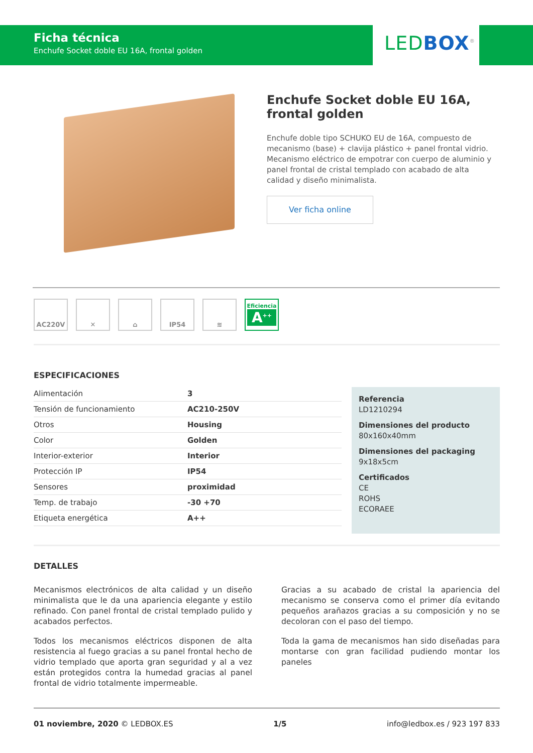Ficha técnica
Enchufe Socket doble EU 16A, frontal golden
LEDBOX<sup>®</sup>
Enchufe Socket doble EU 16A, frontal golden
Enchufe doble tipo SCHUKO EU de 16A, compuesto de mecanismo (base) + clavija plástico + panel frontal vidrio. Mecanismo eléctrico de empotrar con cuerpo de aluminio y panel frontal de cristal templado con acabado de alta calidad y diseño minimalista.
Ver ficha online
AC220V ✕ ⌂ IP54 ≋
Eficiencia
A<sup>++</sup>
ESPECIFICACIONES
| Alimentación | 3 |
| Tensión de funcionamiento | AC210-250V |
| Otros | Housing |
| Color | Golden |
| Interior-exterior | Interior |
| Protección IP | IP54 |
| Sensores | proximidad |
| Temp. de trabajo | -30 +70 |
| Etiqueta energética | A++ |
Referencia
LD1210294
Dimensiones del producto
80x160x40mm
Dimensiones del packaging
9x18x5cm
Certificados
CE
ROHS
ECORAEE
DETALLES
Mecanismos electrónicos de alta calidad y un diseño minimalista que le da una apariencia elegante y estilo refinado. Con panel frontal de cristal templado pulido y acabados perfectos.
Todos los mecanismos eléctricos disponen de alta resistencia al fuego gracias a su panel frontal hecho de vidrio templado que aporta gran seguridad y al a vez están protegidos contra la humedad gracias al panel frontal de vidrio totalmente impermeable.
Gracias a su acabado de cristal la apariencia del mecanismo se conserva como el primer día evitando pequeños arañazos gracias a su composición y no se decoloran con el paso del tiempo.
Toda la gama de mecanismos han sido diseñadas para montarse con gran facilidad pudiendo montar los paneles
01 noviembre, 2020 © LEDBOX.ES 1/5 info@ledbox.es / 923 197 833